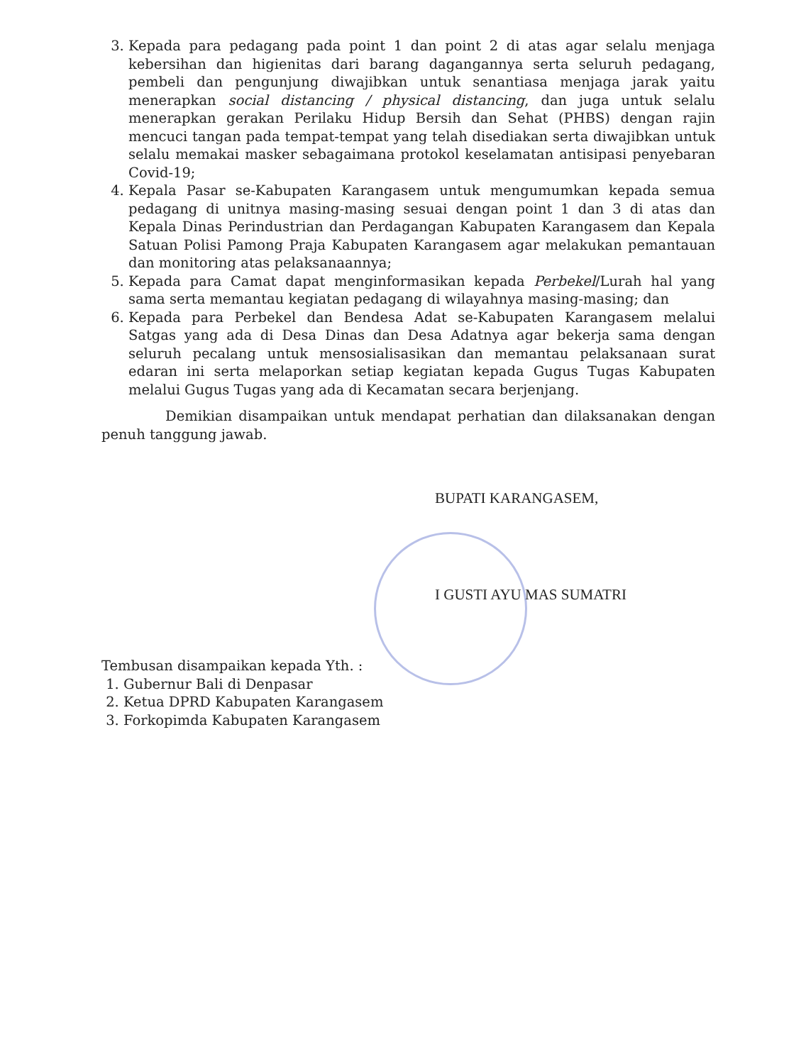3. Kepada para pedagang pada point 1 dan point 2 di atas agar selalu menjaga kebersihan dan higienitas dari barang dagangannya serta seluruh pedagang, pembeli dan pengunjung diwajibkan untuk senantiasa menjaga jarak yaitu menerapkan social distancing / physical distancing, dan juga untuk selalu menerapkan gerakan Perilaku Hidup Bersih dan Sehat (PHBS) dengan rajin mencuci tangan pada tempat-tempat yang telah disediakan serta diwajibkan untuk selalu memakai masker sebagaimana protokol keselamatan antisipasi penyebaran Covid-19;
4. Kepala Pasar se-Kabupaten Karangasem untuk mengumumkan kepada semua pedagang di unitnya masing-masing sesuai dengan point 1 dan 3 di atas dan Kepala Dinas Perindustrian dan Perdagangan Kabupaten Karangasem dan Kepala Satuan Polisi Pamong Praja Kabupaten Karangasem agar melakukan pemantauan dan monitoring atas pelaksanaannya;
5. Kepada para Camat dapat menginformasikan kepada Perbekel/Lurah hal yang sama serta memantau kegiatan pedagang di wilayahnya masing-masing; dan
6. Kepada para Perbekel dan Bendesa Adat se-Kabupaten Karangasem melalui Satgas yang ada di Desa Dinas dan Desa Adatnya agar bekerja sama dengan seluruh pecalang untuk mensosialisasikan dan memantau pelaksanaan surat edaran ini serta melaporkan setiap kegiatan kepada Gugus Tugas Kabupaten melalui Gugus Tugas yang ada di Kecamatan secara berjenjang.
Demikian disampaikan untuk mendapat perhatian dan dilaksanakan dengan penuh tanggung jawab.
BUPATI KARANGASEM,
I GUSTI AYU MAS SUMATRI
Tembusan disampaikan kepada Yth. :
1. Gubernur Bali di Denpasar
2. Ketua DPRD Kabupaten Karangasem
3. Forkopimda Kabupaten Karangasem